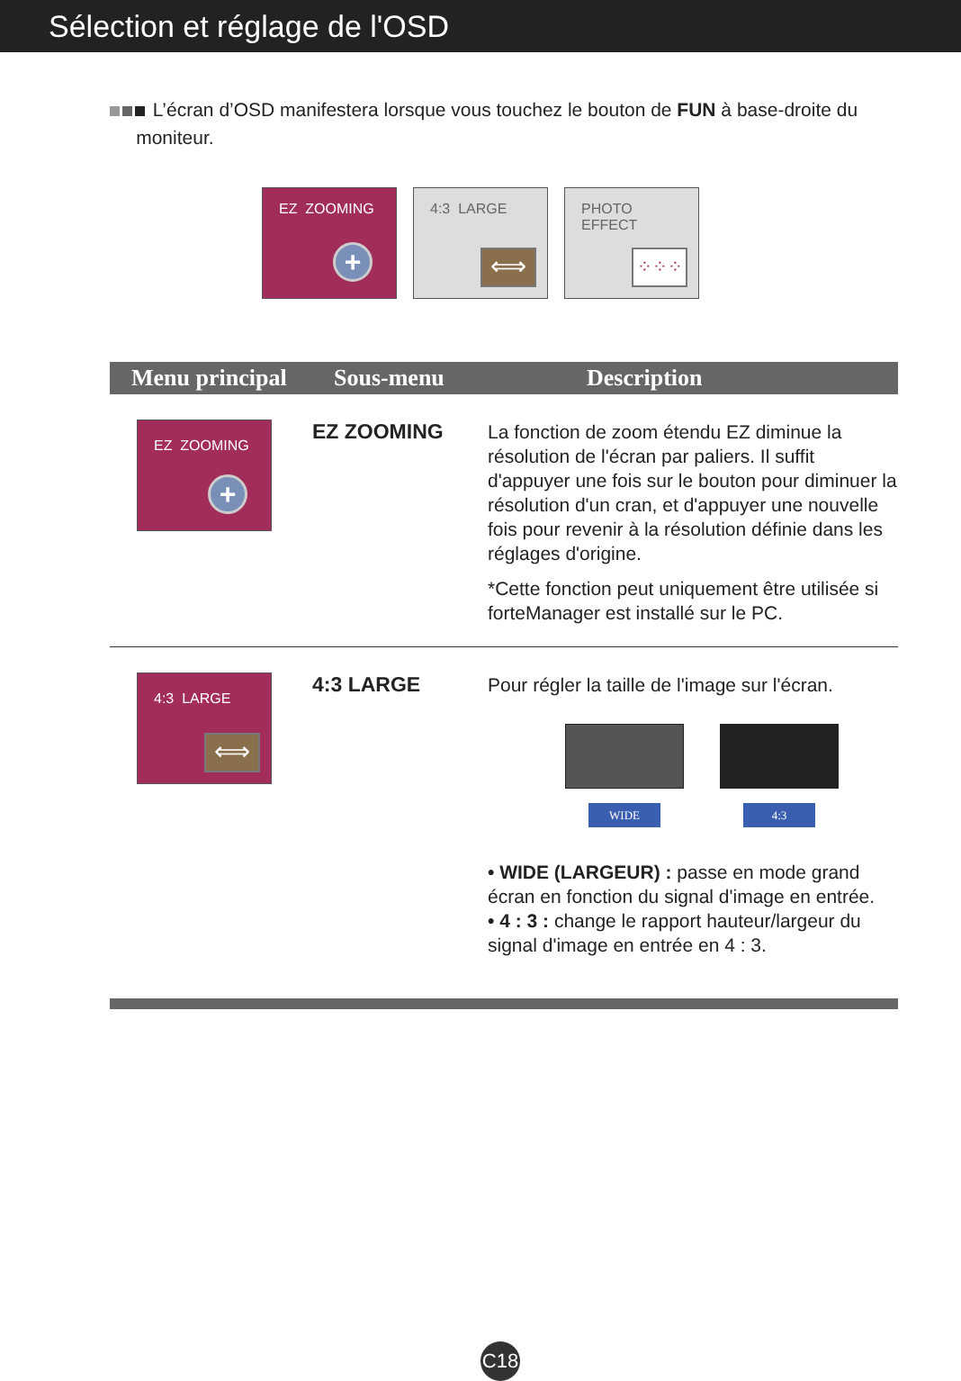Sélection et réglage de l'OSD
L’écran d’OSD manifestera lorsque vous touchez le bouton de FUN à base-droite du
moniteur.
EZ ZOOMING
+
4:3 LARGE
⟺
PHOTO
EFFECT
⁘⁘⁘
| Menu principal | Sous-menu | Description |
| --- | --- | --- |
| EZ ZOOMING + | EZ ZOOMING | La fonction de zoom étendu EZ diminue la résolution de l'écran par paliers. Il suffit d'appuyer une fois sur le bouton pour diminuer la résolution d'un cran, et d'appuyer une nouvelle fois pour revenir à la résolution définie dans les réglages d'origine. *Cette fonction peut uniquement être utilisée si forteManager est installé sur le PC. |
| 4:3 LARGE ⟺ | 4:3 LARGE | Pour régler la taille de l'image sur l'écran. WIDE 4:3 • WIDE (LARGEUR) : passe en mode grand écran en fonction du signal d'image en entrée. • 4 : 3 : change le rapport hauteur/largeur du signal d'image en entrée en 4 : 3. |
C18